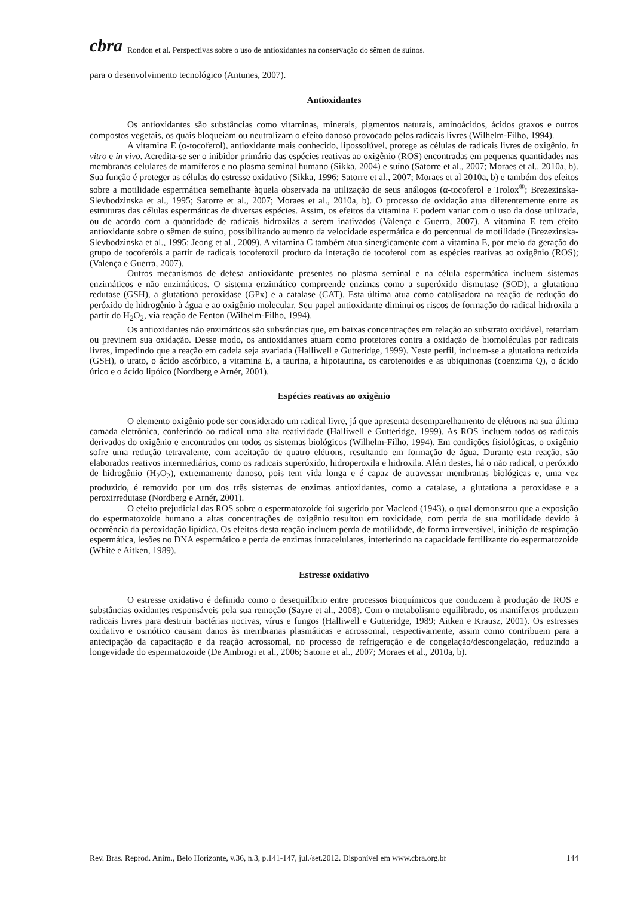cbra Rondon et al. Perspectivas sobre o uso de antioxidantes na conservação do sêmen de suínos.
para o desenvolvimento tecnológico (Antunes, 2007).
Antioxidantes
Os antioxidantes são substâncias como vitaminas, minerais, pigmentos naturais, aminoácidos, ácidos graxos e outros compostos vegetais, os quais bloqueiam ou neutralizam o efeito danoso provocado pelos radicais livres (Wilhelm-Filho, 1994).
A vitamina E (α-tocoferol), antioxidante mais conhecido, lipossolúvel, protege as células de radicais livres de oxigênio, in vitro e in vivo. Acredita-se ser o inibidor primário das espécies reativas ao oxigênio (ROS) encontradas em pequenas quantidades nas membranas celulares de mamíferos e no plasma seminal humano (Sikka, 2004) e suíno (Satorre et al., 2007; Moraes et al., 2010a, b). Sua função é proteger as células do estresse oxidativo (Sikka, 1996; Satorre et al., 2007; Moraes et al 2010a, b) e também dos efeitos sobre a motilidade espermática semelhante àquela observada na utilização de seus análogos (α-tocoferol e Trolox<sup>®</sup>; Brezezinska-Slevbodzinska et al., 1995; Satorre et al., 2007; Moraes et al., 2010a, b). O processo de oxidação atua diferentemente entre as estruturas das células espermáticas de diversas espécies. Assim, os efeitos da vitamina E podem variar com o uso da dose utilizada, ou de acordo com a quantidade de radicais hidroxilas a serem inativados (Valença e Guerra, 2007). A vitamina E tem efeito antioxidante sobre o sêmen de suíno, possibilitando aumento da velocidade espermática e do percentual de motilidade (Brezezinska-Slevbodzinska et al., 1995; Jeong et al., 2009). A vitamina C também atua sinergicamente com a vitamina E, por meio da geração do grupo de tocoferóis a partir de radicais tocoferoxil produto da interação de tocoferol com as espécies reativas ao oxigênio (ROS); (Valença e Guerra, 2007).
Outros mecanismos de defesa antioxidante presentes no plasma seminal e na célula espermática incluem sistemas enzimáticos e não enzimáticos. O sistema enzimático compreende enzimas como a superóxido dismutase (SOD), a glutationa redutase (GSH), a glutationa peroxidase (GPx) e a catalase (CAT). Esta última atua como catalisadora na reação de redução do peróxido de hidrogênio à água e ao oxigênio molecular. Seu papel antioxidante diminui os riscos de formação do radical hidroxila a partir do H<sub>2</sub>O<sub>2</sub>, via reação de Fenton (Wilhelm-Filho, 1994).
Os antioxidantes não enzimáticos são substâncias que, em baixas concentrações em relação ao substrato oxidável, retardam ou previnem sua oxidação. Desse modo, os antioxidantes atuam como protetores contra a oxidação de biomoléculas por radicais livres, impedindo que a reação em cadeia seja avariada (Halliwell e Gutteridge, 1999). Neste perfil, incluem-se a glutationa reduzida (GSH), o urato, o ácido ascórbico, a vitamina E, a taurina, a hipotaurina, os carotenoides e as ubiquinonas (coenzima Q), o ácido úrico e o ácido lipóico (Nordberg e Arnér, 2001).
Espécies reativas ao oxigênio
O elemento oxigênio pode ser considerado um radical livre, já que apresenta desemparelhamento de elétrons na sua última camada eletrônica, conferindo ao radical uma alta reatividade (Halliwell e Gutteridge, 1999). As ROS incluem todos os radicais derivados do oxigênio e encontrados em todos os sistemas biológicos (Wilhelm-Filho, 1994). Em condições fisiológicas, o oxigênio sofre uma redução tetravalente, com aceitação de quatro elétrons, resultando em formação de água. Durante esta reação, são elaborados reativos intermediários, como os radicais superóxido, hidroperoxila e hidroxila. Além destes, há o não radical, o peróxido de hidrogênio (H<sub>2</sub>O<sub>2</sub>), extremamente danoso, pois tem vida longa e é capaz de atravessar membranas biológicas e, uma vez produzido, é removido por um dos três sistemas de enzimas antioxidantes, como a catalase, a glutationa a peroxidase e a peroxirredutase (Nordberg e Arnér, 2001).
O efeito prejudicial das ROS sobre o espermatozoide foi sugerido por Macleod (1943), o qual demonstrou que a exposição do espermatozoide humano a altas concentrações de oxigênio resultou em toxicidade, com perda de sua motilidade devido à ocorrência da peroxidação lipídica. Os efeitos desta reação incluem perda de motilidade, de forma irreversível, inibição de respiração espermática, lesões no DNA espermático e perda de enzimas intracelulares, interferindo na capacidade fertilizante do espermatozoide (White e Aitken, 1989).
Estresse oxidativo
O estresse oxidativo é definido como o desequilíbrio entre processos bioquímicos que conduzem à produção de ROS e substâncias oxidantes responsáveis pela sua remoção (Sayre et al., 2008). Com o metabolismo equilibrado, os mamíferos produzem radicais livres para destruir bactérias nocivas, vírus e fungos (Halliwell e Gutteridge, 1989; Aitken e Krausz, 2001). Os estresses oxidativo e osmótico causam danos às membranas plasmáticas e acrossomal, respectivamente, assim como contribuem para a antecipação da capacitação e da reação acrossomal, no processo de refrigeração e de congelação/descongelação, reduzindo a longevidade do espermatozoide (De Ambrogi et al., 2006; Satorre et al., 2007; Moraes et al., 2010a, b).
Rev. Bras. Reprod. Anim., Belo Horizonte, v.36, n.3, p.141-147, jul./set.2012. Disponível em www.cbra.org.br 144